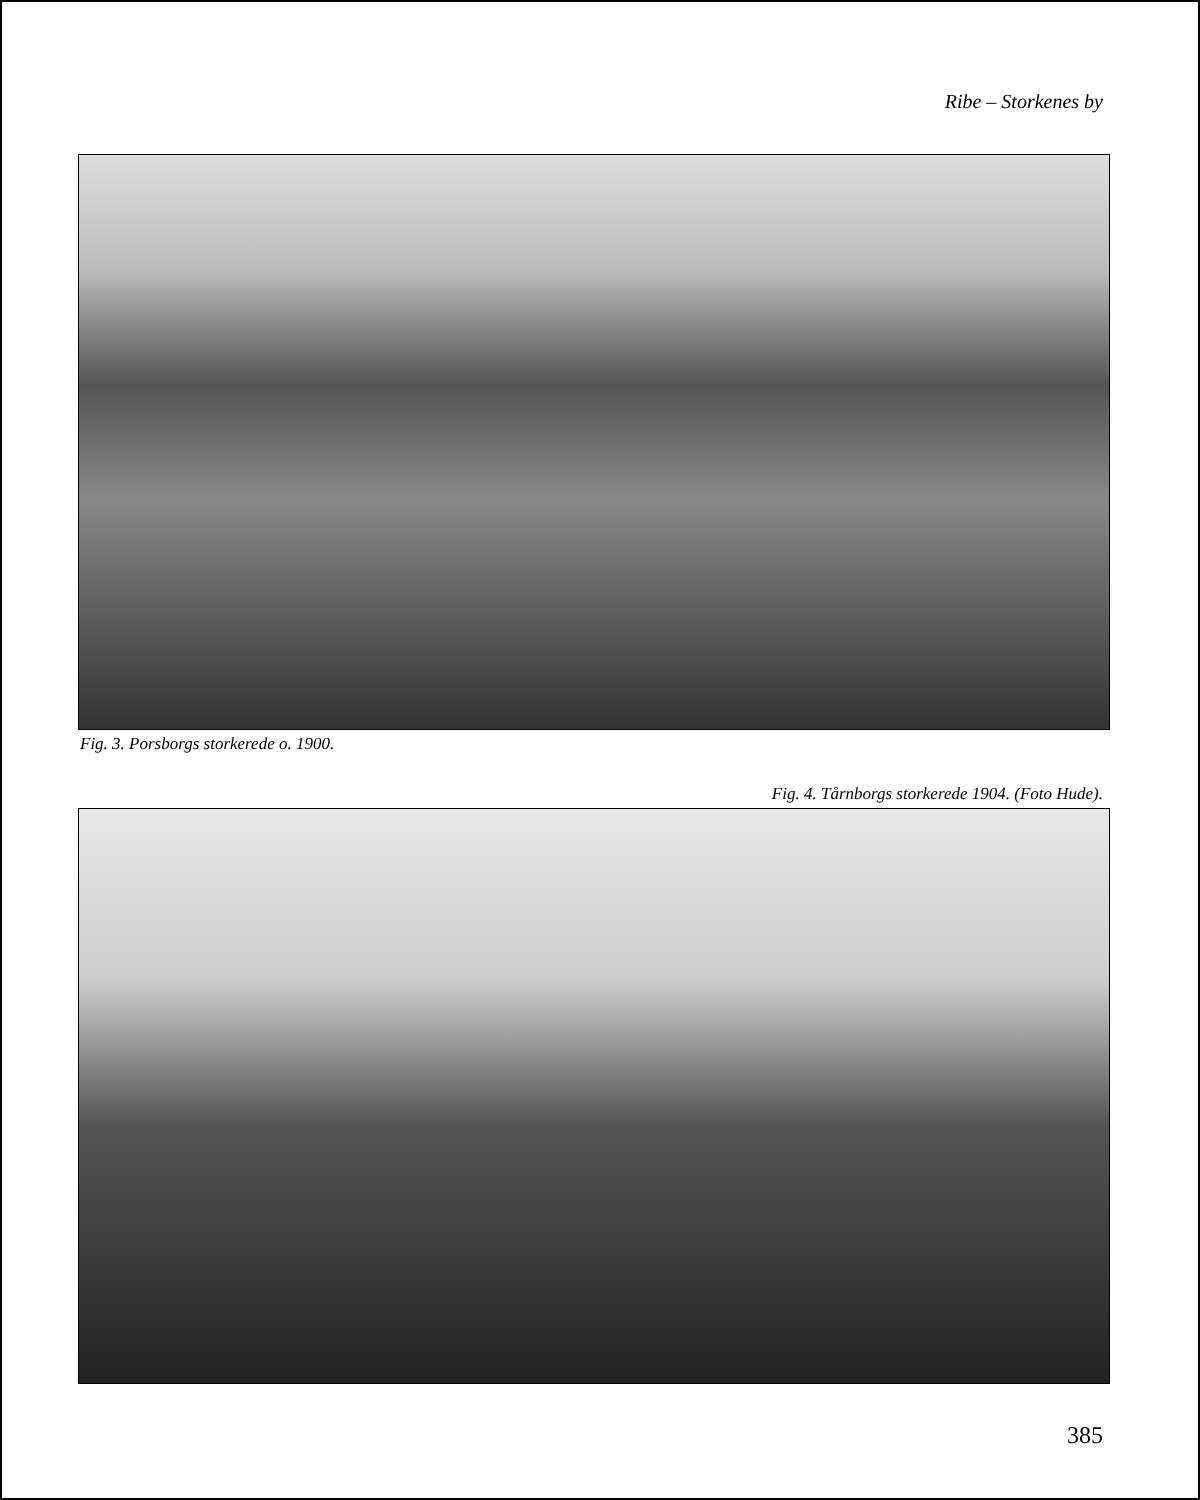Ribe – Storkenes by
Fig. 3. Porsborgs storkerede o. 1900.
Fig. 4. Tårnborgs storkerede 1904. (Foto Hude).
385